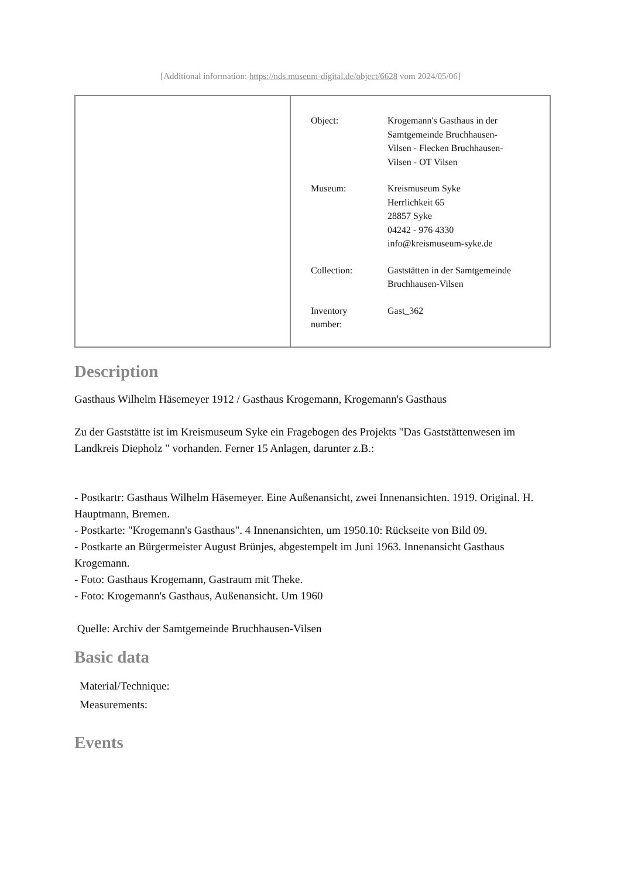[Additional information: https://nds.museum-digital.de/object/6628 vom 2024/05/06]
| Object: | Krogemann's Gasthaus in der Samtgemeinde Bruchhausen- Vilsen - Flecken Bruchhausen- Vilsen - OT Vilsen |
| Museum: | Kreismuseum Syke Herrlichkeit 65 28857 Syke 04242 - 976 4330 info@kreismuseum-syke.de |
| Collection: | Gaststätten in der Samtgemeinde Bruchhausen-Vilsen |
| Inventory number: | Gast_362 |
Description
Gasthaus Wilhelm Häsemeyer 1912 / Gasthaus Krogemann, Krogemann's Gasthaus
Zu der Gaststätte ist im Kreismuseum Syke ein Fragebogen des Projekts "Das Gaststättenwesen im Landkreis Diepholz " vorhanden. Ferner 15 Anlagen, darunter z.B.:
- Postkartr: Gasthaus Wilhelm Häsemeyer. Eine Außenansicht, zwei Innenansichten. 1919. Original. H. Hauptmann, Bremen.
- Postkarte: "Krogemann's Gasthaus". 4 Innenansichten, um 1950.10: Rückseite von Bild 09.
- Postkarte an Bürgermeister August Brünjes, abgestempelt im Juni 1963. Innenansicht Gasthaus Krogemann.
- Foto: Gasthaus Krogemann, Gastraum mit Theke.
- Foto: Krogemann's Gasthaus, Außenansicht. Um 1960
Quelle: Archiv der Samtgemeinde Bruchhausen-Vilsen
Basic data
Material/Technique:
Measurements:
Events